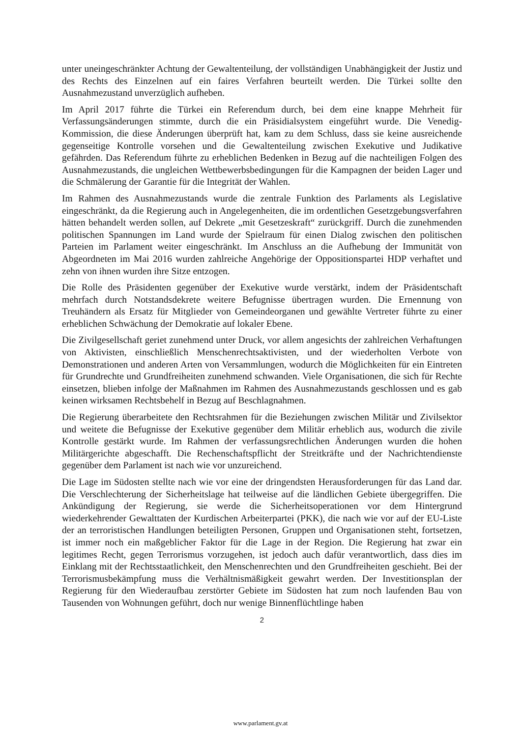unter uneingeschränkter Achtung der Gewaltenteilung, der vollständigen Unabhängigkeit der Justiz und des Rechts des Einzelnen auf ein faires Verfahren beurteilt werden. Die Türkei sollte den Ausnahmezustand unverzüglich aufheben.
Im April 2017 führte die Türkei ein Referendum durch, bei dem eine knappe Mehrheit für Verfassungsänderungen stimmte, durch die ein Präsidialsystem eingeführt wurde. Die Venedig-Kommission, die diese Änderungen überprüft hat, kam zu dem Schluss, dass sie keine ausreichende gegenseitige Kontrolle vorsehen und die Gewaltenteilung zwischen Exekutive und Judikative gefährden. Das Referendum führte zu erheblichen Bedenken in Bezug auf die nachteiligen Folgen des Ausnahmezustands, die ungleichen Wettbewerbsbedingungen für die Kampagnen der beiden Lager und die Schmälerung der Garantie für die Integrität der Wahlen.
Im Rahmen des Ausnahmezustands wurde die zentrale Funktion des Parlaments als Legislative eingeschränkt, da die Regierung auch in Angelegenheiten, die im ordentlichen Gesetzgebungsverfahren hätten behandelt werden sollen, auf Dekrete „mit Gesetzeskraft“ zurückgriff. Durch die zunehmenden politischen Spannungen im Land wurde der Spielraum für einen Dialog zwischen den politischen Parteien im Parlament weiter eingeschränkt. Im Anschluss an die Aufhebung der Immunität von Abgeordneten im Mai 2016 wurden zahlreiche Angehörige der Oppositionspartei HDP verhaftet und zehn von ihnen wurden ihre Sitze entzogen.
Die Rolle des Präsidenten gegenüber der Exekutive wurde verstärkt, indem der Präsidentschaft mehrfach durch Notstandsdekrete weitere Befugnisse übertragen wurden. Die Ernennung von Treuhändern als Ersatz für Mitglieder von Gemeindeorganen und gewählte Vertreter führte zu einer erheblichen Schwächung der Demokratie auf lokaler Ebene.
Die Zivilgesellschaft geriet zunehmend unter Druck, vor allem angesichts der zahlreichen Verhaftungen von Aktivisten, einschließlich Menschenrechtsaktivisten, und der wiederholten Verbote von Demonstrationen und anderen Arten von Versammlungen, wodurch die Möglichkeiten für ein Eintreten für Grundrechte und Grundfreiheiten zunehmend schwanden. Viele Organisationen, die sich für Rechte einsetzen, blieben infolge der Maßnahmen im Rahmen des Ausnahmezustands geschlossen und es gab keinen wirksamen Rechtsbehelf in Bezug auf Beschlagnahmen.
Die Regierung überarbeitete den Rechtsrahmen für die Beziehungen zwischen Militär und Zivilsektor und weitete die Befugnisse der Exekutive gegenüber dem Militär erheblich aus, wodurch die zivile Kontrolle gestärkt wurde. Im Rahmen der verfassungsrechtlichen Änderungen wurden die hohen Militärgerichte abgeschafft. Die Rechenschaftspflicht der Streitkräfte und der Nachrichtendienste gegenüber dem Parlament ist nach wie vor unzureichend.
Die Lage im Südosten stellte nach wie vor eine der dringendsten Herausforderungen für das Land dar. Die Verschlechterung der Sicherheitslage hat teilweise auf die ländlichen Gebiete übergegriffen. Die Ankündigung der Regierung, sie werde die Sicherheitsoperationen vor dem Hintergrund wiederkehrender Gewalttaten der Kurdischen Arbeiterpartei (PKK), die nach wie vor auf der EU-Liste der an terroristischen Handlungen beteiligten Personen, Gruppen und Organisationen steht, fortsetzen, ist immer noch ein maßgeblicher Faktor für die Lage in der Region. Die Regierung hat zwar ein legitimes Recht, gegen Terrorismus vorzugehen, ist jedoch auch dafür verantwortlich, dass dies im Einklang mit der Rechtsstaatlichkeit, den Menschenrechten und den Grundfreiheiten geschieht. Bei der Terrorismusbekämpfung muss die Verhältnismäßigkeit gewahrt werden. Der Investitionsplan der Regierung für den Wiederaufbau zerstörter Gebiete im Südosten hat zum noch laufenden Bau von Tausenden von Wohnungen geführt, doch nur wenige Binnenflüchtlinge haben
2
www.parlament.gv.at